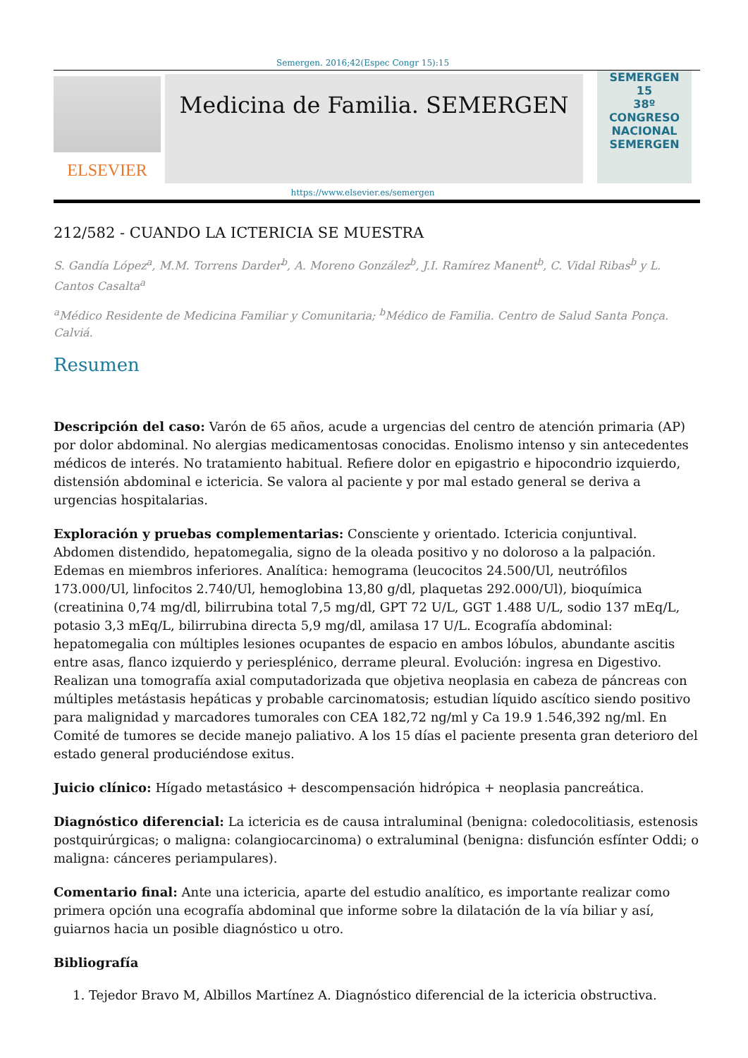Semergen. 2016;42(Espec Congr 15):15
ELSEVIER
Medicina de Familia. SEMERGEN
SEMERGEN
15
38º CONGRESO NACIONAL SEMERGEN
https://www.elsevier.es/semergen
212/582 - CUANDO LA ICTERICIA SE MUESTRA
S. Gandía López<sup>a</sup>, M.M. Torrens Darder<sup>b</sup>, A. Moreno González<sup>b</sup>, J.I. Ramírez Manent<sup>b</sup>, C. Vidal Ribas<sup>b</sup> y L. Cantos Casalta<sup>a</sup>
<sup>a</sup> Médico Residente de Medicina Familiar y Comunitaria; <sup>b</sup>Médico de Familia. Centro de Salud Santa Ponça. Calviá.
Resumen
Descripción del caso: Varón de 65 años, acude a urgencias del centro de atención primaria (AP) por dolor abdominal. No alergias medicamentosas conocidas. Enolismo intenso y sin antecedentes médicos de interés. No tratamiento habitual. Refiere dolor en epigastrio e hipocondrio izquierdo, distensión abdominal e ictericia. Se valora al paciente y por mal estado general se deriva a urgencias hospitalarias.
Exploración y pruebas complementarias: Consciente y orientado. Ictericia conjuntival. Abdomen distendido, hepatomegalia, signo de la oleada positivo y no doloroso a la palpación. Edemas en miembros inferiores. Analítica: hemograma (leucocitos 24.500/Ul, neutrófilos 173.000/Ul, linfocitos 2.740/Ul, hemoglobina 13,80 g/dl, plaquetas 292.000/Ul), bioquímica (creatinina 0,74 mg/dl, bilirrubina total 7,5 mg/dl, GPT 72 U/L, GGT 1.488 U/L, sodio 137 mEq/L, potasio 3,3 mEq/L, bilirrubina directa 5,9 mg/dl, amilasa 17 U/L. Ecografía abdominal: hepatomegalia con múltiples lesiones ocupantes de espacio en ambos lóbulos, abundante ascitis entre asas, flanco izquierdo y periesplénico, derrame pleural. Evolución: ingresa en Digestivo. Realizan una tomografía axial computadorizada que objetiva neoplasia en cabeza de páncreas con múltiples metástasis hepáticas y probable carcinomatosis; estudian líquido ascítico siendo positivo para malignidad y marcadores tumorales con CEA 182,72 ng/ml y Ca 19.9 1.546,392 ng/ml. En Comité de tumores se decide manejo paliativo. A los 15 días el paciente presenta gran deterioro del estado general produciéndose exitus.
Juicio clínico: Hígado metastásico + descompensación hidrópica + neoplasia pancreática.
Diagnóstico diferencial: La ictericia es de causa intraluminal (benigna: coledocolitiasis, estenosis postquirúrgicas; o maligna: colangiocarcinoma) o extraluminal (benigna: disfunción esfínter Oddi; o maligna: cánceres periampulares).
Comentario final: Ante una ictericia, aparte del estudio analítico, es importante realizar como primera opción una ecografía abdominal que informe sobre la dilatación de la vía biliar y así, guiarnos hacia un posible diagnóstico u otro.
Bibliografía
1. Tejedor Bravo M, Albillos Martínez A. Diagnóstico diferencial de la ictericia obstructiva.